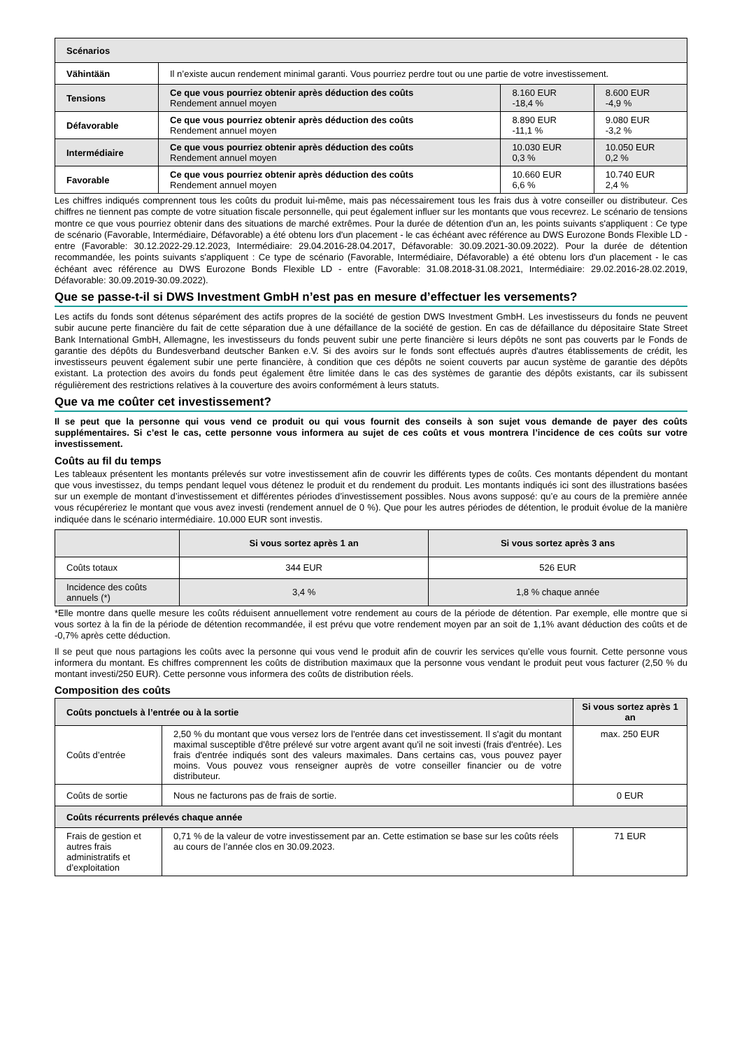| Scénarios | | | |
| --- | --- | --- | --- |
| Vähintään | Il n’existe aucun rendement minimal garanti. Vous pourriez perdre tout ou une partie de votre investissement. | | |
| Tensions | Ce que vous pourriez obtenir après déduction des coûts Rendement annuel moyen | 8.160 EUR -18,4 % | 8.600 EUR -4,9 % |
| Défavorable | Ce que vous pourriez obtenir après déduction des coûts Rendement annuel moyen | 8.890 EUR -11,1 % | 9.080 EUR -3,2 % |
| Intermédiaire | Ce que vous pourriez obtenir après déduction des coûts Rendement annuel moyen | 10.030 EUR 0,3 % | 10.050 EUR 0,2 % |
| Favorable | Ce que vous pourriez obtenir après déduction des coûts Rendement annuel moyen | 10.660 EUR 6,6 % | 10.740 EUR 2,4 % |
Les chiffres indiqués comprennent tous les coûts du produit lui-même, mais pas nécessairement tous les frais dus à votre conseiller ou distributeur. Ces chiffres ne tiennent pas compte de votre situation fiscale personnelle, qui peut également influer sur les montants que vous recevrez. Le scénario de tensions montre ce que vous pourriez obtenir dans des situations de marché extrêmes. Pour la durée de détention d'un an, les points suivants s'appliquent : Ce type de scénario (Favorable, Intermédiaire, Défavorable) a été obtenu lors d'un placement - le cas échéant avec référence au DWS Eurozone Bonds Flexible LD - entre (Favorable: 30.12.2022-29.12.2023, Intermédiaire: 29.04.2016-28.04.2017, Défavorable: 30.09.2021-30.09.2022). Pour la durée de détention recommandée, les points suivants s'appliquent : Ce type de scénario (Favorable, Intermédiaire, Défavorable) a été obtenu lors d'un placement - le cas échéant avec référence au DWS Eurozone Bonds Flexible LD - entre (Favorable: 31.08.2018-31.08.2021, Intermédiaire: 29.02.2016-28.02.2019, Défavorable: 30.09.2019-30.09.2022).
Que se passe-t-il si DWS Investment GmbH n’est pas en mesure d’effectuer les versements?
Les actifs du fonds sont détenus séparément des actifs propres de la société de gestion DWS Investment GmbH. Les investisseurs du fonds ne peuvent subir aucune perte financière du fait de cette séparation due à une défaillance de la société de gestion. En cas de défaillance du dépositaire State Street Bank International GmbH, Allemagne, les investisseurs du fonds peuvent subir une perte financière si leurs dépôts ne sont pas couverts par le Fonds de garantie des dépôts du Bundesverband deutscher Banken e.V. Si des avoirs sur le fonds sont effectués auprès d'autres établissements de crédit, les investisseurs peuvent également subir une perte financière, à condition que ces dépôts ne soient couverts par aucun système de garantie des dépôts existant. La protection des avoirs du fonds peut également être limitée dans le cas des systèmes de garantie des dépôts existants, car ils subissent régulièrement des restrictions relatives à la couverture des avoirs conformément à leurs statuts.
Que va me coûter cet investissement?
Il se peut que la personne qui vous vend ce produit ou qui vous fournit des conseils à son sujet vous demande de payer des coûts supplémentaires. Si c’est le cas, cette personne vous informera au sujet de ces coûts et vous montrera l’incidence de ces coûts sur votre investissement.
Coûts au fil du temps
Les tableaux présentent les montants prélevés sur votre investissement afin de couvrir les différents types de coûts. Ces montants dépendent du montant que vous investissez, du temps pendant lequel vous détenez le produit et du rendement du produit. Les montants indiqués ici sont des illustrations basées sur un exemple de montant d’investissement et différentes périodes d’investissement possibles. Nous avons supposé: qu’e au cours de la première année vous récupéreriez le montant que vous avez investi (rendement annuel de 0 %). Que pour les autres périodes de détention, le produit évolue de la manière indiquée dans le scénario intermédiaire. 10.000 EUR sont investis.
| | Si vous sortez après 1 an | Si vous sortez après 3 ans |
| --- | --- | --- |
| Coûts totaux | 344 EUR | 526 EUR |
| Incidence des coûts annuels (*) | 3,4 % | 1,8 % chaque année |
*Elle montre dans quelle mesure les coûts réduisent annuellement votre rendement au cours de la période de détention. Par exemple, elle montre que si vous sortez à la fin de la période de détention recommandée, il est prévu que votre rendement moyen par an soit de 1,1% avant déduction des coûts et de -0,7% après cette déduction.
Il se peut que nous partagions les coûts avec la personne qui vous vend le produit afin de couvrir les services qu’elle vous fournit. Cette personne vous informera du montant. Es chiffres comprennent les coûts de distribution maximaux que la personne vous vendant le produit peut vous facturer (2,50 % du montant investi/250 EUR). Cette personne vous informera des coûts de distribution réels.
Composition des coûts
| Coûts ponctuels à l’entrée ou à la sortie | | Si vous sortez après 1 an |
| --- | --- | --- |
| Coûts d’entrée | 2,50 % du montant que vous versez lors de l'entrée dans cet investissement. Il s'agit du montant maximal susceptible d'être prélevé sur votre argent avant qu'il ne soit investi (frais d'entrée). Les frais d'entrée indiqués sont des valeurs maximales. Dans certains cas, vous pouvez payer moins. Vous pouvez vous renseigner auprès de votre conseiller financier ou de votre distributeur. | max. 250 EUR |
| Coûts de sortie | Nous ne facturons pas de frais de sortie. | 0 EUR |
| Coûts récurrents prélevés chaque année | | |
| Frais de gestion et autres frais administratifs et d’exploitation | 0,71 % de la valeur de votre investissement par an. Cette estimation se base sur les coûts réels au cours de l’année clos en 30.09.2023. | 71 EUR |